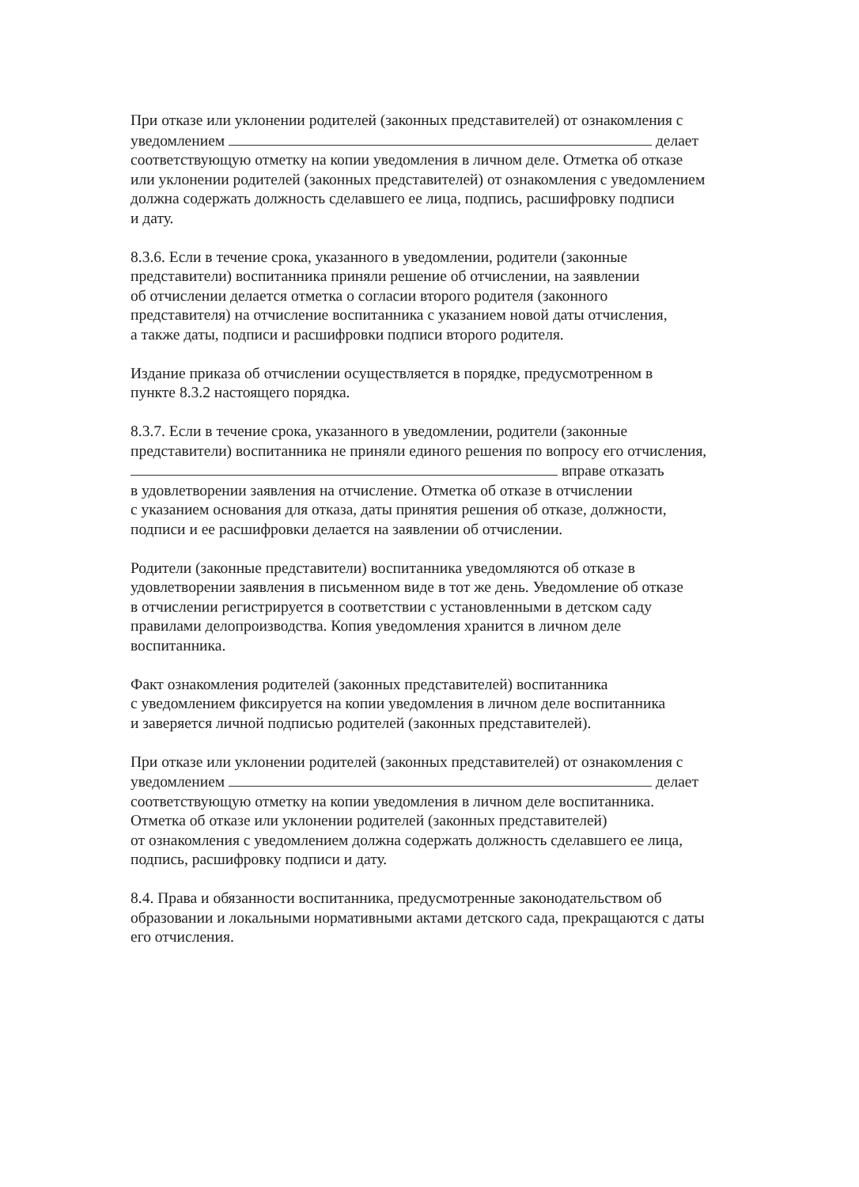При отказе или уклонении родителей (законных представителей) от ознакомления с
уведомлением делает
соответствующую отметку на копии уведомления в личном деле. Отметка об отказе
или уклонении родителей (законных представителей) от ознакомления с уведомлением
должна содержать должность сделавшего ее лица, подпись, расшифровку подписи
и дату.
8.3.6. Если в течение срока, указанного в уведомлении, родители (законные
представители) воспитанника приняли решение об отчислении, на заявлении
об отчислении делается отметка о согласии второго родителя (законного
представителя) на отчисление воспитанника с указанием новой даты отчисления,
а также даты, подписи и расшифровки подписи второго родителя.
Издание приказа об отчислении осуществляется в порядке, предусмотренном в
пункте 8.3.2 настоящего порядка.
8.3.7. Если в течение срока, указанного в уведомлении, родители (законные
представители) воспитанника не приняли единого решения по вопросу его отчисления,
вправе отказать
в удовлетворении заявления на отчисление. Отметка об отказе в отчислении
с указанием основания для отказа, даты принятия решения об отказе, должности,
подписи и ее расшифровки делается на заявлении об отчислении.
Родители (законные представители) воспитанника уведомляются об отказе в
удовлетворении заявления в письменном виде в тот же день. Уведомление об отказе
в отчислении регистрируется в соответствии с установленными в детском саду
правилами делопроизводства. Копия уведомления хранится в личном деле
воспитанника.
Факт ознакомления родителей (законных представителей) воспитанника
с уведомлением фиксируется на копии уведомления в личном деле воспитанника
и заверяется личной подписью родителей (законных представителей).
При отказе или уклонении родителей (законных представителей) от ознакомления с
уведомлением делает
соответствующую отметку на копии уведомления в личном деле воспитанника.
Отметка об отказе или уклонении родителей (законных представителей)
от ознакомления с уведомлением должна содержать должность сделавшего ее лица,
подпись, расшифровку подписи и дату.
8.4. Права и обязанности воспитанника, предусмотренные законодательством об
образовании и локальными нормативными актами детского сада, прекращаются с даты
его отчисления.